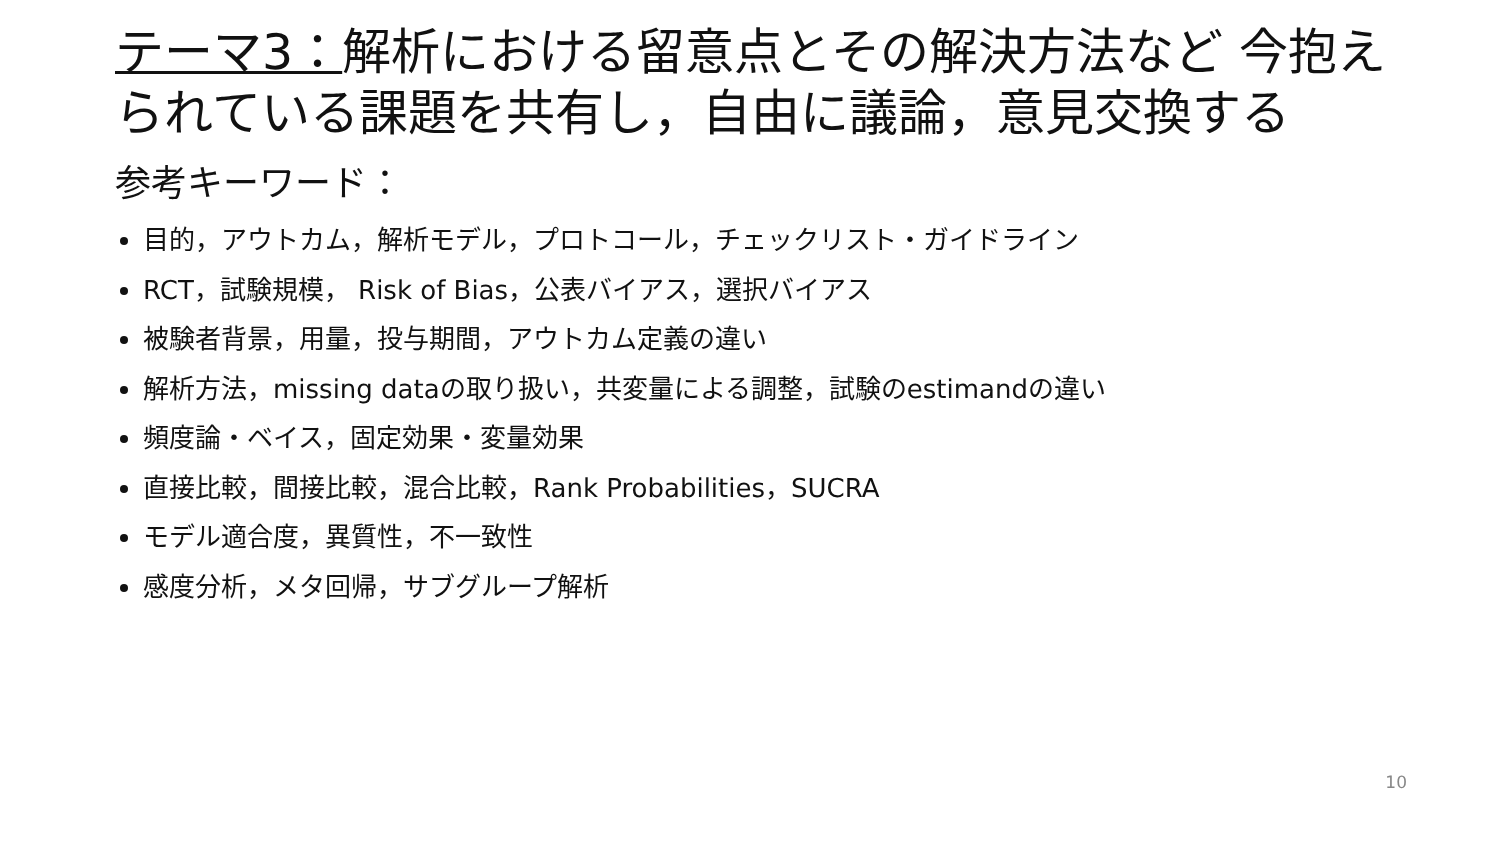テーマ3：解析における留意点とその解決方法など 今抱えられている課題を共有し，自由に議論，意見交換する
参考キーワード：
目的，アウトカム，解析モデル，プロトコール，チェックリスト・ガイドライン
RCT，試験規模， Risk of Bias，公表バイアス，選択バイアス
被験者背景，用量，投与期間，アウトカム定義の違い
解析方法，missing dataの取り扱い，共変量による調整，試験のestimandの違い
頻度論・ベイス，固定効果・変量効果
直接比較，間接比較，混合比較，Rank Probabilities，SUCRA
モデル適合度，異質性，不一致性
感度分析，メタ回帰，サブグループ解析
10